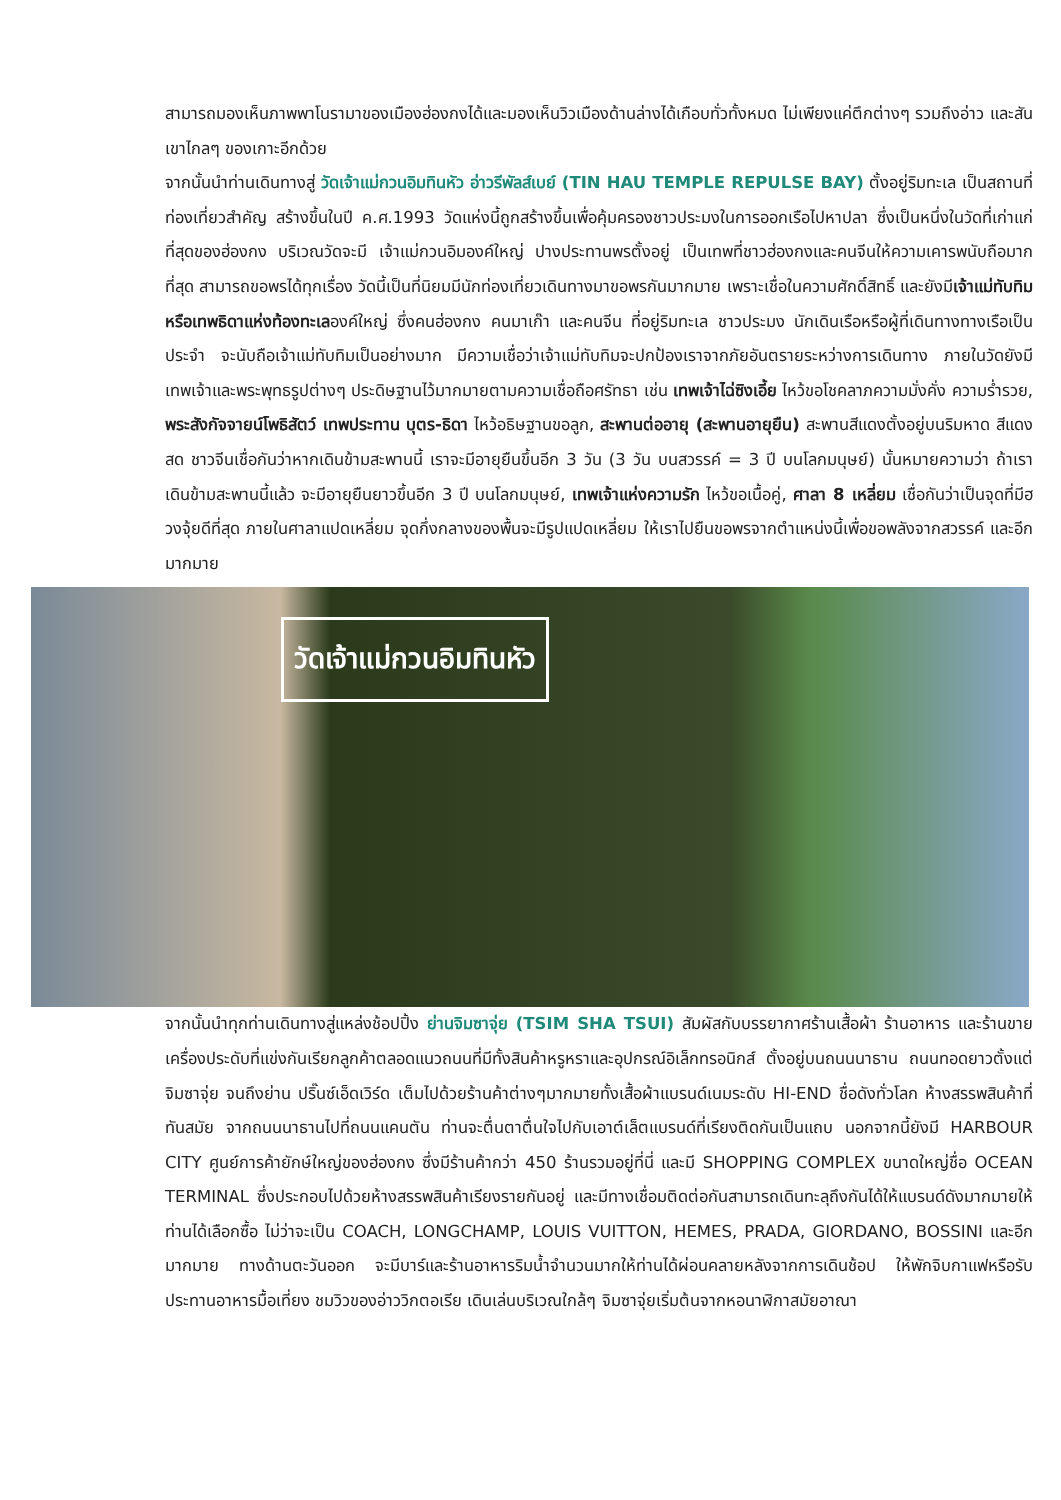สามารถมองเห็นภาพพาโนรามาของเมืองฮ่องกงได้และมองเห็นวิวเมืองด้านล่างได้เกือบทั่วทั้งหมด ไม่เพียงแค่ตึกต่างๆ รวมถึงอ่าว และสันเขาไกลๆ ของเกาะอีกด้วย
จากนั้นนำท่านเดินทางสู่ วัดเจ้าแม่กวนอิมทินหัว อ่าวรีพัลส์เบย์ (TIN HAU TEMPLE REPULSE BAY) ตั้งอยู่ริมทะเล เป็นสถานที่ท่องเที่ยวสำคัญ สร้างขึ้นในปี ค.ศ.1993 วัดแห่งนี้ถูกสร้างขึ้นเพื่อคุ้มครองชาวประมงในการออกเรือไปหาปลา ซึ่งเป็นหนึ่งในวัดที่เก่าแก่ที่สุดของฮ่องกง บริเวณวัดจะมี เจ้าแม่กวนอิมองค์ใหญ่ ปางประทานพรตั้งอยู่ เป็นเทพที่ชาวฮ่องกงและคนจีนให้ความเคารพนับถือมากที่สุด สามารถขอพรได้ทุกเรื่อง วัดนี้เป็นที่นิยมมีนักท่องเที่ยวเดินทางมาขอพรกันมากมาย เพราะเชื่อในความศักดิ์สิทธิ์ และยังมีเจ้าแม่ทับทิม หรือเทพธิดาแห่งท้องทะเลองค์ใหญ่ ซึ่งคนฮ่องกง คนมาเก๊า และคนจีน ที่อยู่ริมทะเล ชาวประมง นักเดินเรือหรือผู้ที่เดินทางทางเรือเป็นประจำ จะนับถือเจ้าแม่ทับทิมเป็นอย่างมาก มีความเชื่อว่าเจ้าแม่ทับทิมจะปกป้องเราจากภัยอันตรายระหว่างการเดินทาง ภายในวัดยังมีเทพเจ้าและพระพุทธรูปต่างๆ ประดิษฐานไว้มากมายตามความเชื่อถือศรัทธา เช่น เทพเจ้าไฉ่ซิงเอี้ย ไหว้ขอโชคลาภความมั่งคั่ง ความร่ำรวย, พระสังกัจจายน์โพธิสัตว์ เทพประทาน บุตร-ธิดา ไหว้อธิษฐานขอลูก, สะพานต่ออายุ (สะพานอายุยืน) สะพานสีแดงตั้งอยู่บนริมหาด สีแดงสด ชาวจีนเชื่อกันว่าหากเดินข้ามสะพานนี้ เราจะมีอายุยืนขึ้นอีก 3 วัน (3 วัน บนสวรรค์ = 3 ปี บนโลกมนุษย์) นั้นหมายความว่า ถ้าเราเดินข้ามสะพานนี้แล้ว จะมีอายุยืนยาวขึ้นอีก 3 ปี บนโลกมนุษย์, เทพเจ้าแห่งความรัก ไหว้ขอเนื้อคู่, ศาลา 8 เหลี่ยม เชื่อกันว่าเป็นจุดที่มีฮวงจุ้ยดีที่สุด ภายในศาลาแปดเหลี่ยม จุดกึ่งกลางของพื้นจะมีรูปแปดเหลี่ยม ให้เราไปยืนขอพรจากตำแหน่งนี้เพื่อขอพลังจากสวรรค์ และอีกมากมาย
วัดเจ้าแม่กวนอิมทินหัว
จากนั้นนำทุกท่านเดินทางสู่แหล่งช้อปปิ้ง ย่านจิมซาจุ่ย (TSIM SHA TSUI) สัมผัสกับบรรยากาศร้านเสื้อผ้า ร้านอาหาร และร้านขายเครื่องประดับที่แข่งกันเรียกลูกค้าตลอดแนวถนนที่มีทั้งสินค้าหรูหราและอุปกรณ์อิเล็กทรอนิกส์ ตั้งอยู่บนถนนนาธาน ถนนทอดยาวตั้งแต่ จิมซาจุ่ย จนถึงย่าน ปริ๊นซ์เอ็ดเวิร์ด เต็มไปด้วยร้านค้าต่างๆมากมายทั้งเสื้อผ้าแบรนด์เนมระดับ HI-END ชื่อดังทั่วโลก ห้างสรรพสินค้าที่ทันสมัย จากถนนนาธานไปที่ถนนแคนตัน ท่านจะตื่นตาตื่นใจไปกับเอาต์เล็ตแบรนด์ที่เรียงติดกันเป็นแถบ นอกจากนี้ยังมี HARBOUR CITY ศูนย์การค้ายักษ์ใหญ่ของฮ่องกง ซึ่งมีร้านค้ากว่า 450 ร้านรวมอยู่ที่นี่ และมี SHOPPING COMPLEX ขนาดใหญ่ชื่อ OCEAN TERMINAL ซึ่งประกอบไปด้วยห้างสรรพสินค้าเรียงรายกันอยู่ และมีทางเชื่อมติดต่อกันสามารถเดินทะลุถึงกันได้ให้แบรนด์ดังมากมายให้ท่านได้เลือกซื้อ ไม่ว่าจะเป็น COACH, LONGCHAMP, LOUIS VUITTON, HEMES, PRADA, GIORDANO, BOSSINI และอีกมากมาย ทางด้านตะวันออก จะมีบาร์และร้านอาหารริมน้ำจำนวนมากให้ท่านได้ผ่อนคลายหลังจากการเดินช้อป ให้พักจิบกาแฟหรือรับประทานอาหารมื้อเที่ยง ชมวิวของอ่าววิกตอเรีย เดินเล่นบริเวณใกล้ๆ จิมซาจุ่ยเริ่มต้นจากหอนาฬิกาสมัยอาณา